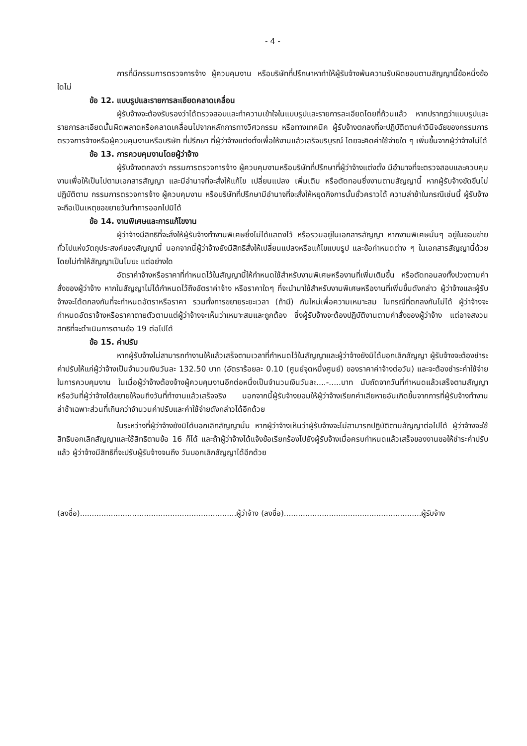- 4 -
การที่มีกรรมการตรวจการจ้าง ผู้ควบคุมงาน หรือบริษัทที่ปรึกษาหาทำให้ผู้รับจ้างพ้นความรับผิดชอบตามสัญญานี้ข้อหนึ่งข้อใดไม่
ข้อ 12. แบบรูปและรายการละเอียดคลาดเคลื่อน
ผู้รับจ้างจะต้องรับรองว่าได้ตรวจสอบและทำความเข้าใจในแบบรูปและรายการละเอียดโดยถี่ถ้วนแล้ว หากปรากฏว่าแบบรูปและรายการละเอียดนั้นผิดพลาดหรือคลาดเคลื่อนไปจากหลักการทางวิศวกรรม หรือทางเทคนิค ผู้รับจ้างตกลงที่จะปฏิบัติตามคำวินิจฉัยของกรรมการตรวจการจ้างหรือผู้ควบคุมงานหรือบริษัท ที่ปรึกษา ที่ผู้ว่าจ้างแต่งตั้งเพื่อให้งานแล้วเสร็จบริบูรณ์ โดยจะคิดค่าใช้จ่ายใด ๆ เพิ่มขึ้นจากผู้ว่าจ้างไม่ได้
ข้อ 13. การควบคุมงานโดยผู้ว่าจ้าง
ผู้รับจ้างตกลงว่า กรรมการตรวจการจ้าง ผู้ควบคุมงานหรือบริษัทที่ปรึกษาที่ผู้ว่าจ้างแต่งตั้ง มีอำนาจที่จะตรวจสอบและควบคุมงานเพื่อให้เป็นไปตามเอกสารสัญญา และมีอำนาจที่จะสั่งให้แก้ไข เปลี่ยนแปลง เพิ่มเติม หรือตัดทอนซึ่งงานตามสัญญานี้ หากผู้รับจ้างขัดขืนไม่ปฏิบัติตาม กรรมการตรวจการจ้าง ผู้ควบคุมงาน หรือบริษัทที่ปรึกษามีอำนาจที่จะสั่งให้หยุดกิจการนั้นชั่วคราวได้ ความล่าช้าในกรณีเช่นนี้ ผู้รับจ้างจะถือเป็นเหตุขอขยายวันทำการออกไปมิได้
ข้อ 14. งานพิเศษและการแก้ไขงาน
ผู้ว่าจ้างมีสิทธิที่จะสั่งให้ผู้รับจ้างทำงานพิเศษซึ่งไม่ได้แสดงไว้ หรือรวมอยู่ในเอกสารสัญญา หากงานพิเศษนั้นๆ อยู่ในขอบข่ายทั่วไปแห่งวัตถุประสงค์ของสัญญานี้ นอกจากนี้ผู้ว่าจ้างยังมีสิทธิสั่งให้เปลี่ยนแปลงหรือแก้ไขแบบรูป และข้อกำหนดต่าง ๆ ในเอกสารสัญญานี้ด้วย โดยไม่ทำให้สัญญาเป็นโมฆะ แต่อย่างใด
อัตราค่าจ้างหรือราคาที่กำหนดไว้ในสัญญานี้ให้กำหนดใช้สำหรับงานพิเศษหรืองานที่เพิ่มเติมขึ้น หรือตัดทอนลงทั้งปวงตามคำสั่งของผู้ว่าจ้าง หากในสัญญาไม่ได้กำหนดไว้ถึงอัตราค่าจ้าง หรือราคาใดๆ ที่จะนำมาใช้สำหรับงานพิเศษหรืองานที่เพิ่มขึ้นดังกล่าว ผู้ว่าจ้างและผู้รับจ้างจะได้ตกลงกันที่จะกำหนดอัตราหรือราคา รวมทั้งการขยายระยะเวลา (ถ้ามี) กันใหม่เพื่อความเหมาะสม ในกรณีที่ตกลงกันไม่ได้ ผู้ว่าจ้างจะกำหนดอัตราจ้างหรือราคาตายตัวตามแต่ผู้ว่าจ้างจะเห็นว่าเหมาะสมและถูกต้อง ซึ่งผู้รับจ้างจะต้องปฏิบัติงานตามคำสั่งของผู้ว่าจ้าง แต่อาจสงวนสิทธิที่จะดำเนินการตามข้อ 19 ต่อไปได้
ข้อ 15. ค่าปรับ
หากผู้รับจ้างไม่สามารถทำงานให้แล้วเสร็จตามเวลาที่กำหนดไว้ในสัญญาและผู้ว่าจ้างยังมิได้บอกเลิกสัญญา ผู้รับจ้างจะต้องชำระค่าปรับให้แก่ผู้ว่าจ้างเป็นจำนวนเงินวันละ 132.50 บาท (อัตราร้อยละ 0.10 (ศูนย์จุดหนึ่งศูนย์) ของราคาค่าจ้างต่อวัน) และจะต้องชำระค่าใช้จ่ายในการควบคุมงาน ในเมื่อผู้ว่าจ้างต้องจ้างผู้ควบคุมงานอีกต่อหนึ่งเป็นจำนวนเงินวันละ....-.....บาท นับถัดจากวันที่กำหนดแล้วเสร็จตามสัญญาหรือวันที่ผู้ว่าจ้างได้ขยายให้จนถึงวันที่ทำงานแล้วเสร็จจริง นอกจากนี้ผู้รับจ้างยอมให้ผู้ว่าจ้างเรียกค่าเสียหายอันเกิดขึ้นจากการที่ผู้รับจ้างทำงานล่าช้าเฉพาะส่วนที่เกินกว่าจำนวนค่าปรับและค่าใช้จ่ายดังกล่าวได้อีกด้วย
ในระหว่างที่ผู้ว่าจ้างยังมิได้บอกเลิกสัญญานั้น หากผู้ว่าจ้างเห็นว่าผู้รับจ้างจะไม่สามารถปฏิบัติตามสัญญาต่อไปได้ ผู้ว่าจ้างจะใช้สิทธิบอกเลิกสัญญาและใช้สิทธิตามข้อ 16 ก็ได้ และถ้าผู้ว่าจ้างได้แจ้งข้อเรียกร้องไปยังผู้รับจ้างเมื่อครบกำหนดแล้วเสร็จของงานขอให้ชำระค่าปรับแล้ว ผู้ว่าจ้างมีสิทธิที่จะปรับผู้รับจ้างจนถึง วันบอกเลิกสัญญาได้อีกด้วย
(ลงชื่อ)..................................................................ผู้ว่าจ้าง (ลงชื่อ)..........................................................ผู้รับจ้าง